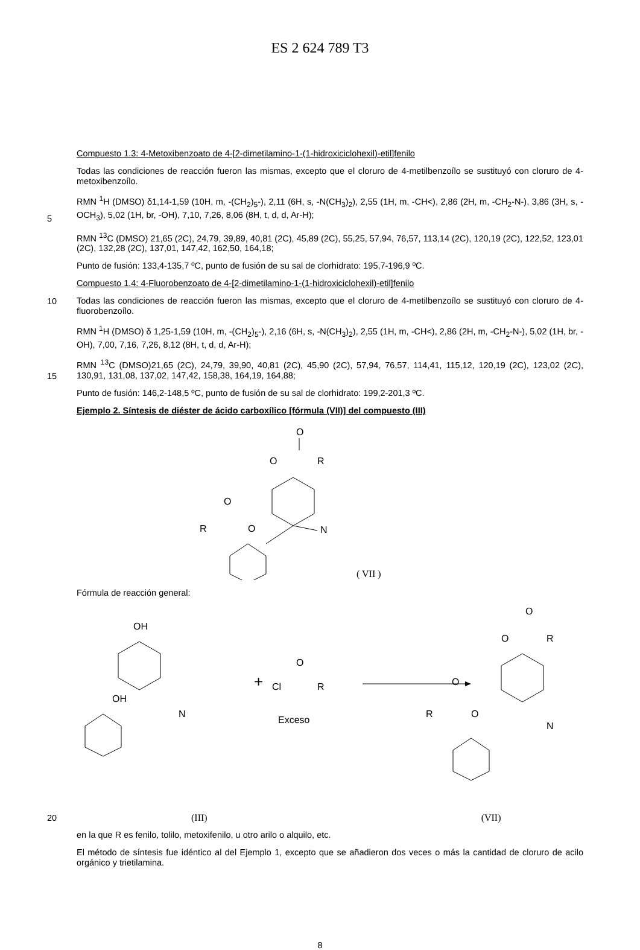ES 2 624 789 T3
Compuesto 1.3: 4-Metoxibenzoato de 4-[2-dimetilamino-1-(1-hidroxiciclohexil)-etil]fenilo
Todas las condiciones de reacción fueron las mismas, excepto que el cloruro de 4-metilbenzoílo se sustituyó con cloruro de 4-metoxibenzoílo.
5
RMN <sup>1</sup>H (DMSO) δ1,14-1,59 (10H, m, -(CH<sub>2</sub>)<sub>5</sub>-), 2,11 (6H, s, -N(CH<sub>3</sub>)<sub>2</sub>), 2,55 (1H, m, -CH<), 2,86 (2H, m, -CH<sub>2</sub>-N-), 3,86 (3H, s, -OCH<sub>3</sub>), 5,02 (1H, br, -OH), 7,10, 7,26, 8,06 (8H, t, d, d, Ar-H);
RMN <sup>13</sup>C (DMSO) 21,65 (2C), 24,79, 39,89, 40,81 (2C), 45,89 (2C), 55,25, 57,94, 76,57, 113,14 (2C), 120,19 (2C), 122,52, 123,01 (2C), 132,28 (2C), 137,01, 147,42, 162,50, 164,18;
Punto de fusión: 133,4-135,7 ºC, punto de fusión de su sal de clorhidrato: 195,7-196,9 ºC.
Compuesto 1.4: 4-Fluorobenzoato de 4-[2-dimetilamino-1-(1-hidroxiciclohexil)-etil]fenilo
10
Todas las condiciones de reacción fueron las mismas, excepto que el cloruro de 4-metilbenzoílo se sustituyó con cloruro de 4-fluorobenzoílo.
RMN <sup>1</sup>H (DMSO) δ 1,25-1,59 (10H, m, -(CH<sub>2</sub>)<sub>5</sub>-), 2,16 (6H, s, -N(CH<sub>3</sub>)<sub>2</sub>), 2,55 (1H, m, -CH<), 2,86 (2H, m, -CH<sub>2</sub>-N-), 5,02 (1H, br, -OH), 7,00, 7,16, 7,26, 8,12 (8H, t, d, d, Ar-H);
15
RMN <sup>13</sup>C (DMSO)21,65 (2C), 24,79, 39,90, 40,81 (2C), 45,90 (2C), 57,94, 76,57, 114,41, 115,12, 120,19 (2C), 123,02 (2C), 130,91, 131,08, 137,02, 147,42, 158,38, 164,19, 164,88;
Punto de fusión: 146,2-148,5 ºC, punto de fusión de su sal de clorhidrato: 199,2-201,3 ºC.
Ejemplo 2. Síntesis de diéster de ácido carboxílico [fórmula (VII)] del compuesto (III)
O
O
R
O
R
O
N
( VII )
Fórmula de reacción general:
OH
OH
N
+
O
Cl
R
Exceso
O
O
R
O
R
O
N
20
(III) (VII)
en la que R es fenilo, tolilo, metoxifenilo, u otro arilo o alquilo, etc.
El método de síntesis fue idéntico al del Ejemplo 1, excepto que se añadieron dos veces o más la cantidad de cloruro de acilo orgánico y trietilamina.
8